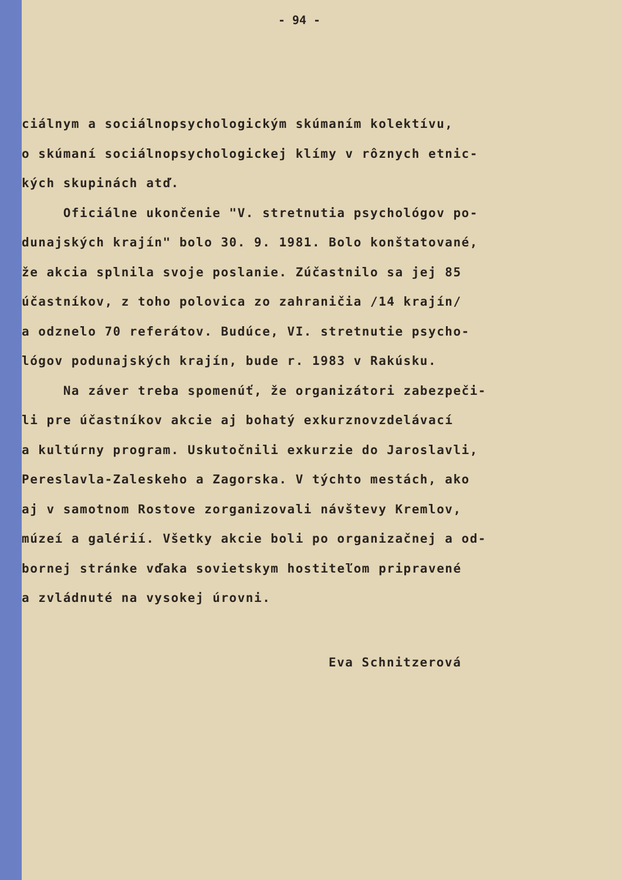- 94 -
ciálnym a sociálnopsychologickým skúmaním kolektívu, o skúmaní sociálnopsychologickej klímy v rôznych etnic- kých skupinách atď. Oficiálne ukončenie "V. stretnutia psychológov po- dunajských krajín" bolo 30. 9. 1981. Bolo konštatované, že akcia splnila svoje poslanie. Zúčastnilo sa jej 85 účastníkov, z toho polovica zo zahraničia /14 krajín/ a odznelo 70 referátov. Budúce, VI. stretnutie psycho- lógov podunajských krajín, bude r. 1983 v Rakúsku. Na záver treba spomenúť, že organizátori zabezpeči- li pre účastníkov akcie aj bohatý exkurznovzdelávací a kultúrny program. Uskutočnili exkurzie do Jaroslavli, Pereslavla-Zaleskeho a Zagorska. V týchto mestách, ako aj v samotnom Rostove zorganizovali návštevy Kremlov, múzeí a galérií. Všetky akcie boli po organizačnej a od- bornej stránke vďaka sovietskym hostiteľom pripravené a zvládnuté na vysokej úrovni.
Eva Schnitzerová